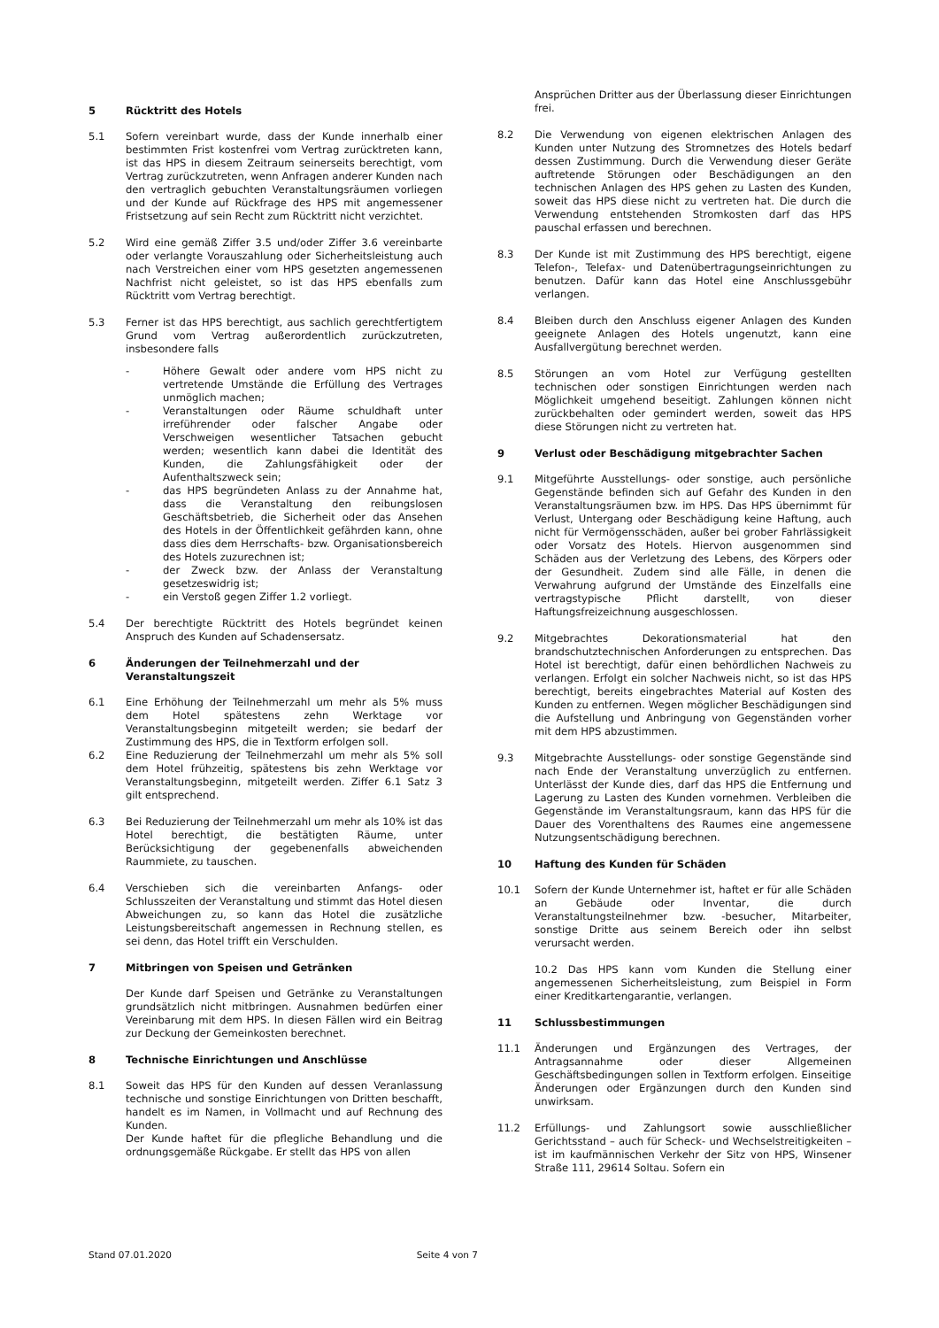5 Rücktritt des Hotels
5.1 Sofern vereinbart wurde, dass der Kunde innerhalb einer bestimmten Frist kostenfrei vom Vertrag zurücktreten kann, ist das HPS in diesem Zeitraum seinerseits berechtigt, vom Vertrag zurückzutreten, wenn Anfragen anderer Kunden nach den vertraglich gebuchten Veranstaltungsräumen vorliegen und der Kunde auf Rückfrage des HPS mit angemessener Fristsetzung auf sein Recht zum Rücktritt nicht verzichtet.
5.2 Wird eine gemäß Ziffer 3.5 und/oder Ziffer 3.6 vereinbarte oder verlangte Vorauszahlung oder Sicherheitsleistung auch nach Verstreichen einer vom HPS gesetzten angemessenen Nachfrist nicht geleistet, so ist das HPS ebenfalls zum Rücktritt vom Vertrag berechtigt.
5.3 Ferner ist das HPS berechtigt, aus sachlich gerechtfertigtem Grund vom Vertrag außerordentlich zurückzutreten, insbesondere falls
- Höhere Gewalt oder andere vom HPS nicht zu vertretende Umstände die Erfüllung des Vertrages unmöglich machen;
- Veranstaltungen oder Räume schuldhaft unter irreführender oder falscher Angabe oder Verschweigen wesentlicher Tatsachen gebucht werden; wesentlich kann dabei die Identität des Kunden, die Zahlungsfähigkeit oder der Aufenthaltszweck sein;
- das HPS begründeten Anlass zu der Annahme hat, dass die Veranstaltung den reibungslosen Geschäftsbetrieb, die Sicherheit oder das Ansehen des Hotels in der Öffentlichkeit gefährden kann, ohne dass dies dem Herrschafts- bzw. Organisationsbereich des Hotels zuzurechnen ist;
- der Zweck bzw. der Anlass der Veranstaltung gesetzeswidrig ist;
- ein Verstoß gegen Ziffer 1.2 vorliegt.
5.4 Der berechtigte Rücktritt des Hotels begründet keinen Anspruch des Kunden auf Schadensersatz.
6 Änderungen der Teilnehmerzahl und der Veranstaltungszeit
6.1 Eine Erhöhung der Teilnehmerzahl um mehr als 5% muss dem Hotel spätestens zehn Werktage vor Veranstaltungsbeginn mitgeteilt werden; sie bedarf der Zustimmung des HPS, die in Textform erfolgen soll.
6.2 Eine Reduzierung der Teilnehmerzahl um mehr als 5% soll dem Hotel frühzeitig, spätestens bis zehn Werktage vor Veranstaltungsbeginn, mitgeteilt werden. Ziffer 6.1 Satz 3 gilt entsprechend.
6.3 Bei Reduzierung der Teilnehmerzahl um mehr als 10% ist das Hotel berechtigt, die bestätigten Räume, unter Berücksichtigung der gegebenenfalls abweichenden Raummiete, zu tauschen.
6.4 Verschieben sich die vereinbarten Anfangs- oder Schlusszeiten der Veranstaltung und stimmt das Hotel diesen Abweichungen zu, so kann das Hotel die zusätzliche Leistungsbereitschaft angemessen in Rechnung stellen, es sei denn, das Hotel trifft ein Verschulden.
7 Mitbringen von Speisen und Getränken
Der Kunde darf Speisen und Getränke zu Veranstaltungen grundsätzlich nicht mitbringen. Ausnahmen bedürfen einer Vereinbarung mit dem HPS. In diesen Fällen wird ein Beitrag zur Deckung der Gemeinkosten berechnet.
8 Technische Einrichtungen und Anschlüsse
8.1 Soweit das HPS für den Kunden auf dessen Veranlassung technische und sonstige Einrichtungen von Dritten beschafft, handelt es im Namen, in Vollmacht und auf Rechnung des Kunden.
Der Kunde haftet für die pflegliche Behandlung und die ordnungsgemäße Rückgabe. Er stellt das HPS von allen
Ansprüchen Dritter aus der Überlassung dieser Einrichtungen frei.
8.2 Die Verwendung von eigenen elektrischen Anlagen des Kunden unter Nutzung des Stromnetzes des Hotels bedarf dessen Zustimmung. Durch die Verwendung dieser Geräte auftretende Störungen oder Beschädigungen an den technischen Anlagen des HPS gehen zu Lasten des Kunden, soweit das HPS diese nicht zu vertreten hat. Die durch die Verwendung entstehenden Stromkosten darf das HPS pauschal erfassen und berechnen.
8.3 Der Kunde ist mit Zustimmung des HPS berechtigt, eigene Telefon-, Telefax- und Datenübertragungseinrichtungen zu benutzen. Dafür kann das Hotel eine Anschlussgebühr verlangen.
8.4 Bleiben durch den Anschluss eigener Anlagen des Kunden geeignete Anlagen des Hotels ungenutzt, kann eine Ausfallvergütung berechnet werden.
8.5 Störungen an vom Hotel zur Verfügung gestellten technischen oder sonstigen Einrichtungen werden nach Möglichkeit umgehend beseitigt. Zahlungen können nicht zurückbehalten oder gemindert werden, soweit das HPS diese Störungen nicht zu vertreten hat.
9 Verlust oder Beschädigung mitgebrachter Sachen
9.1 Mitgeführte Ausstellungs- oder sonstige, auch persönliche Gegenstände befinden sich auf Gefahr des Kunden in den Veranstaltungsräumen bzw. im HPS. Das HPS übernimmt für Verlust, Untergang oder Beschädigung keine Haftung, auch nicht für Vermögensschäden, außer bei grober Fahrlässigkeit oder Vorsatz des Hotels. Hiervon ausgenommen sind Schäden aus der Verletzung des Lebens, des Körpers oder der Gesundheit. Zudem sind alle Fälle, in denen die Verwahrung aufgrund der Umstände des Einzelfalls eine vertragstypische Pflicht darstellt, von dieser Haftungsfreizeichnung ausgeschlossen.
9.2 Mitgebrachtes Dekorationsmaterial hat den brandschutztechnischen Anforderungen zu entsprechen. Das Hotel ist berechtigt, dafür einen behördlichen Nachweis zu verlangen. Erfolgt ein solcher Nachweis nicht, so ist das HPS berechtigt, bereits eingebrachtes Material auf Kosten des Kunden zu entfernen. Wegen möglicher Beschädigungen sind die Aufstellung und Anbringung von Gegenständen vorher mit dem HPS abzustimmen.
9.3 Mitgebrachte Ausstellungs- oder sonstige Gegenstände sind nach Ende der Veranstaltung unverzüglich zu entfernen. Unterlässt der Kunde dies, darf das HPS die Entfernung und Lagerung zu Lasten des Kunden vornehmen. Verbleiben die Gegenstände im Veranstaltungsraum, kann das HPS für die Dauer des Vorenthaltens des Raumes eine angemessene Nutzungsentschädigung berechnen.
10 Haftung des Kunden für Schäden
10.1 Sofern der Kunde Unternehmer ist, haftet er für alle Schäden an Gebäude oder Inventar, die durch Veranstaltungsteilnehmer bzw. -besucher, Mitarbeiter, sonstige Dritte aus seinem Bereich oder ihn selbst verursacht werden.
10.2 Das HPS kann vom Kunden die Stellung einer angemessenen Sicherheitsleistung, zum Beispiel in Form einer Kreditkartengarantie, verlangen.
11 Schlussbestimmungen
11.1 Änderungen und Ergänzungen des Vertrages, der Antragsannahme oder dieser Allgemeinen Geschäftsbedingungen sollen in Textform erfolgen. Einseitige Änderungen oder Ergänzungen durch den Kunden sind unwirksam.
11.2 Erfüllungs- und Zahlungsort sowie ausschließlicher Gerichtsstand – auch für Scheck- und Wechselstreitigkeiten – ist im kaufmännischen Verkehr der Sitz von HPS, Winsener Straße 111, 29614 Soltau. Sofern ein
Stand 07.01.2020 Seite 4 von 7